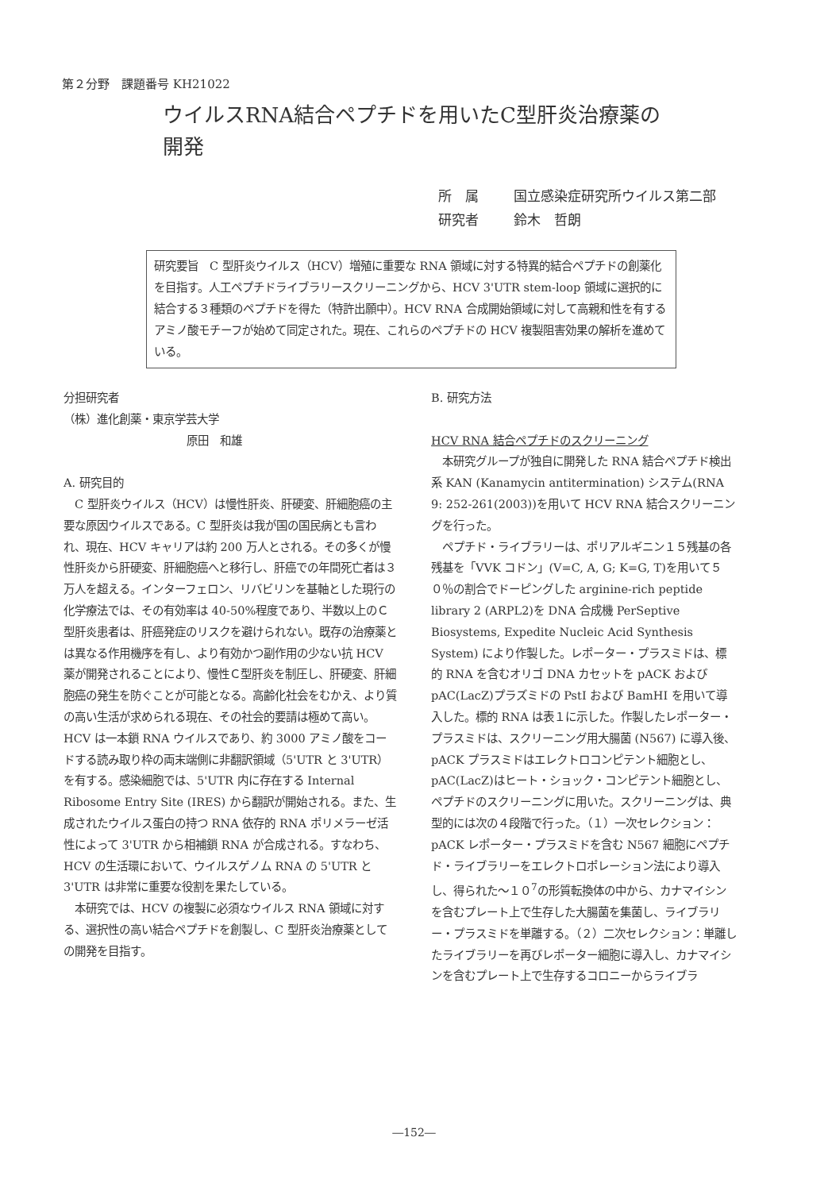第２分野　課題番号 KH21022
ウイルスRNA結合ペプチドを用いたC型肝炎治療薬の
開発
所　属 国立感染症研究所ウイルス第二部
研究者 鈴木　哲朗
研究要旨　C 型肝炎ウイルス（HCV）増殖に重要な RNA 領域に対する特異的結合ペプチドの創薬化を目指す。人工ペプチドライブラリースクリーニングから、HCV 3'UTR stem-loop 領域に選択的に結合する３種類のペプチドを得た（特許出願中）。HCV RNA 合成開始領域に対して高親和性を有するアミノ酸モチーフが始めて同定された。現在、これらのペプチドの HCV 複製阻害効果の解析を進めている。
分担研究者
（株）進化創薬・東京学芸大学
原田　和雄
A. 研究目的
　C 型肝炎ウイルス（HCV）は慢性肝炎、肝硬変、肝細胞癌の主要な原因ウイルスである。C 型肝炎は我が国の国民病とも言われ、現在、HCV キャリアは約 200 万人とされる。その多くが慢性肝炎から肝硬変、肝細胞癌へと移行し、肝癌での年間死亡者は３万人を超える。インターフェロン、リバビリンを基軸とした現行の化学療法では、その有効率は 40-50%程度であり、半数以上のＣ型肝炎患者は、肝癌発症のリスクを避けられない。既存の治療薬とは異なる作用機序を有し、より有効かつ副作用の少ない抗 HCV 薬が開発されることにより、慢性Ｃ型肝炎を制圧し、肝硬変、肝細胞癌の発生を防ぐことが可能となる。高齢化社会をむかえ、より質の高い生活が求められる現在、その社会的要請は極めて高い。HCV は一本鎖 RNA ウイルスであり、約 3000 アミノ酸をコードする読み取り枠の両末端側に非翻訳領域（5'UTR と 3'UTR）を有する。感染細胞では、5'UTR 内に存在する Internal Ribosome Entry Site (IRES) から翻訳が開始される。また、生成されたウイルス蛋白の持つ RNA 依存的 RNA ポリメラーゼ活性によって 3'UTR から相補鎖 RNA が合成される。すなわち、HCV の生活環において、ウイルスゲノム RNA の 5'UTR と 3'UTR は非常に重要な役割を果たしている。
　本研究では、HCV の複製に必須なウイルス RNA 領域に対する、選択性の高い結合ペプチドを創製し、C 型肝炎治療薬としての開発を目指す。
B. 研究方法
HCV RNA 結合ペプチドのスクリーニング
　本研究グループが独自に開発した RNA 結合ペプチド検出系 KAN (Kanamycin antitermination) システム(RNA 9: 252-261(2003))を用いて HCV RNA 結合スクリーニングを行った。
　ペプチド・ライブラリーは、ポリアルギニン１５残基の各残基を「VVK コドン」(V=C, A, G; K=G, T)を用いて５０％の割合でドーピングした arginine-rich peptide library 2 (ARPL2)を DNA 合成機 PerSeptive Biosystems, Expedite Nucleic Acid Synthesis System) により作製した。レポーター・プラスミドは、標的 RNA を含むオリゴ DNA カセットを pACK および pAC(LacZ)プラズミドの PstI および BamHI を用いて導入した。標的 RNA は表１に示した。作製したレポーター・プラスミドは、スクリーニング用大腸菌 (N567) に導入後、pACK プラスミドはエレクトロコンピテント細胞とし、pAC(LacZ)はヒート・ショック・コンピテント細胞とし、ペプチドのスクリーニングに用いた。スクリーニングは、典型的には次の４段階で行った。（１）一次セレクション：pACK レポーター・プラスミドを含む N567 細胞にペプチド・ライブラリーをエレクトロポレーション法により導入し、得られた～１０<sup>7</sup>の形質転換体の中から、カナマイシンを含むプレート上で生存した大腸菌を集菌し、ライブラリー・プラスミドを単離する。（２）二次セレクション：単離したライブラリーを再びレポーター細胞に導入し、カナマイシンを含むプレート上で生存するコロニーからライブラ
―152―